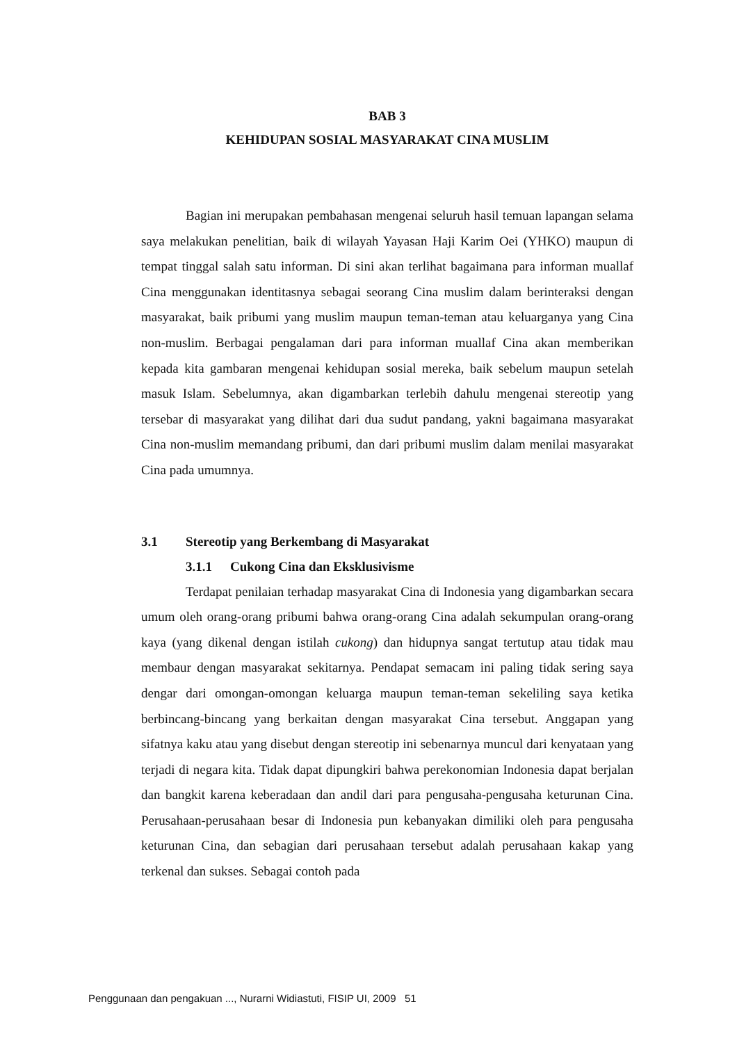BAB 3
KEHIDUPAN SOSIAL MASYARAKAT CINA MUSLIM
Bagian ini merupakan pembahasan mengenai seluruh hasil temuan lapangan selama saya melakukan penelitian, baik di wilayah Yayasan Haji Karim Oei (YHKO) maupun di tempat tinggal salah satu informan. Di sini akan terlihat bagaimana para informan muallaf Cina menggunakan identitasnya sebagai seorang Cina muslim dalam berinteraksi dengan masyarakat, baik pribumi yang muslim maupun teman-teman atau keluarganya yang Cina non-muslim. Berbagai pengalaman dari para informan muallaf Cina akan memberikan kepada kita gambaran mengenai kehidupan sosial mereka, baik sebelum maupun setelah masuk Islam. Sebelumnya, akan digambarkan terlebih dahulu mengenai stereotip yang tersebar di masyarakat yang dilihat dari dua sudut pandang, yakni bagaimana masyarakat Cina non-muslim memandang pribumi, dan dari pribumi muslim dalam menilai masyarakat Cina pada umumnya.
3.1 Stereotip yang Berkembang di Masyarakat
3.1.1 Cukong Cina dan Eksklusivisme
Terdapat penilaian terhadap masyarakat Cina di Indonesia yang digambarkan secara umum oleh orang-orang pribumi bahwa orang-orang Cina adalah sekumpulan orang-orang kaya (yang dikenal dengan istilah cukong) dan hidupnya sangat tertutup atau tidak mau membaur dengan masyarakat sekitarnya. Pendapat semacam ini paling tidak sering saya dengar dari omongan-omongan keluarga maupun teman-teman sekeliling saya ketika berbincang-bincang yang berkaitan dengan masyarakat Cina tersebut. Anggapan yang sifatnya kaku atau yang disebut dengan stereotip ini sebenarnya muncul dari kenyataan yang terjadi di negara kita. Tidak dapat dipungkiri bahwa perekonomian Indonesia dapat berjalan dan bangkit karena keberadaan dan andil dari para pengusaha-pengusaha keturunan Cina. Perusahaan-perusahaan besar di Indonesia pun kebanyakan dimiliki oleh para pengusaha keturunan Cina, dan sebagian dari perusahaan tersebut adalah perusahaan kakap yang terkenal dan sukses. Sebagai contoh pada
Penggunaan dan pengakuan ..., Nurarni Widiastuti, FISIP UI, 2009 51